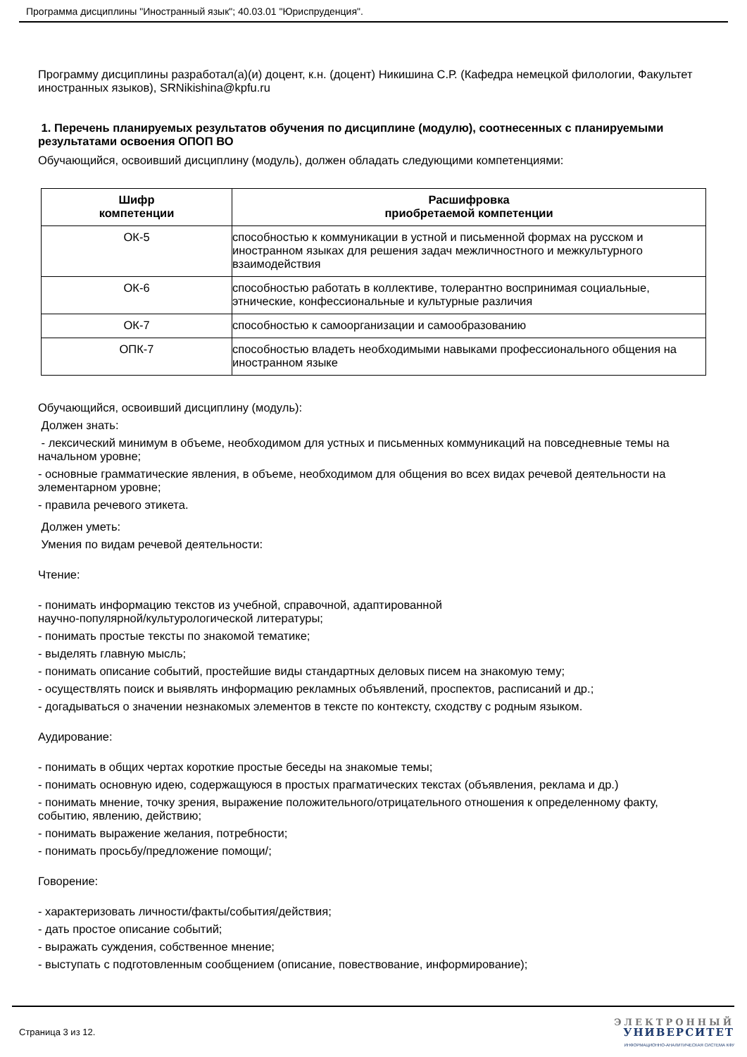Программа дисциплины "Иностранный язык"; 40.03.01 "Юриспруденция".
Программу дисциплины разработал(а)(и) доцент, к.н. (доцент) Никишина С.Р. (Кафедра немецкой филологии, Факультет иностранных языков), SRNikishina@kpfu.ru
1. Перечень планируемых результатов обучения по дисциплине (модулю), соотнесенных с планируемыми результатами освоения ОПОП ВО
Обучающийся, освоивший дисциплину (модуль), должен обладать следующими компетенциями:
| Шифр компетенции | Расшифровка приобретаемой компетенции |
| --- | --- |
| ОК-5 | способностью к коммуникации в устной и письменной формах на русском и иностранном языках для решения задач межличностного и межкультурного взаимодействия |
| ОК-6 | способностью работать в коллективе, толерантно воспринимая социальные, этнические, конфессиональные и культурные различия |
| ОК-7 | способностью к самоорганизации и самообразованию |
| ОПК-7 | способностью владеть необходимыми навыками профессионального общения на иностранном языке |
Обучающийся, освоивший дисциплину (модуль):
Должен знать:
- лексический минимум в объеме, необходимом для устных и письменных коммуникаций на повседневные темы на начальном уровне;
- основные грамматические явления, в объеме, необходимом для общения во всех видах речевой деятельности на элементарном уровне;
- правила речевого этикета.
Должен уметь:
Умения по видам речевой деятельности:
Чтение:
- понимать информацию текстов из учебной, справочной, адаптированной
научно-популярной/культурологической литературы;
- понимать простые тексты по знакомой тематике;
- выделять главную мысль;
- понимать описание событий, простейшие виды стандартных деловых писем на знакомую тему;
- осуществлять поиск и выявлять информацию рекламных объявлений, проспектов, расписаний и др.;
- догадываться о значении незнакомых элементов в тексте по контексту, сходству с родным языком.
Аудирование:
- понимать в общих чертах короткие простые беседы на знакомые темы;
- понимать основную идею, содержащуюся в простых прагматических текстах (объявления, реклама и др.)
- понимать мнение, точку зрения, выражение положительного/отрицательного отношения к определенному факту, событию, явлению, действию;
- понимать выражение желания, потребности;
- понимать просьбу/предложение помощи/;
Говорение:
- характеризовать личности/факты/события/действия;
- дать простое описание событий;
- выражать суждения, собственное мнение;
- выступать с подготовленным сообщением (описание, повествование, информирование);
Страница 3 из 12.
ЭЛЕКТРОННЫЙ
УНИВЕРСИТЕТ
ИНФОРМАЦИОННО-АНАЛИТИЧЕСКАЯ СИСТЕМА КФУ